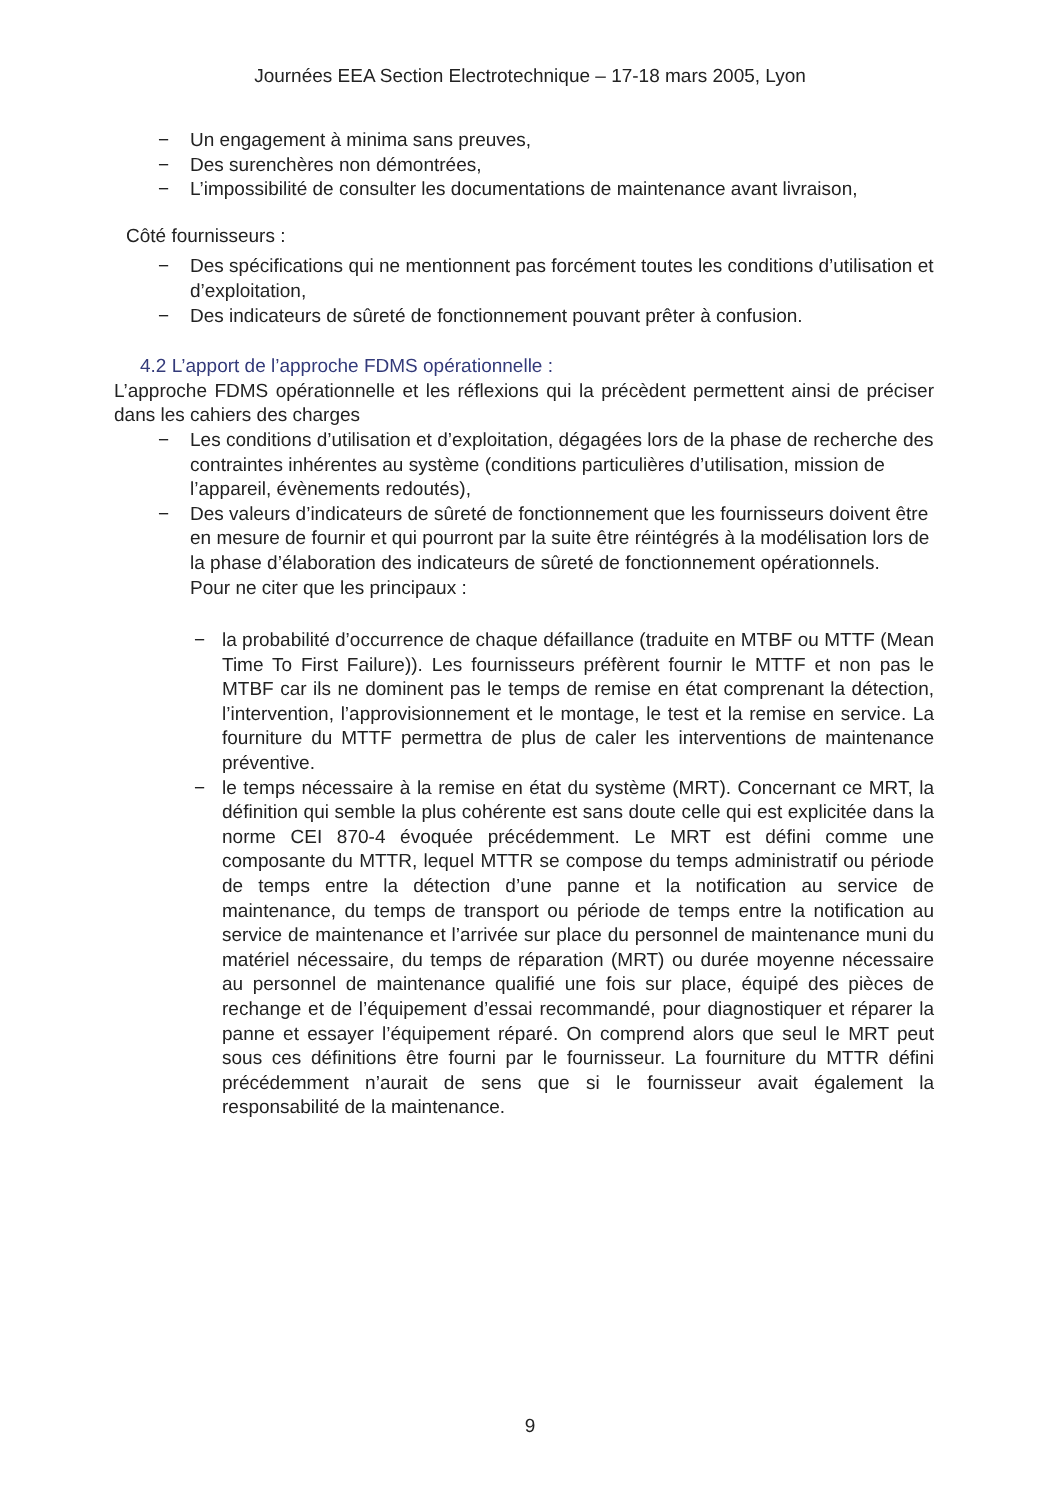Journées EEA Section Electrotechnique – 17-18 mars 2005, Lyon
− Un engagement à minima sans preuves,
− Des surenchères non démontrées,
− L’impossibilité de consulter les documentations de maintenance avant livraison,
Côté fournisseurs :
− Des spécifications qui ne mentionnent pas forcément toutes les conditions d’utilisation et d’exploitation,
− Des indicateurs de sûreté de fonctionnement pouvant prêter à confusion.
4.2 L’apport de l’approche FDMS opérationnelle :
L’approche FDMS opérationnelle et les réflexions qui la précèdent permettent ainsi de préciser dans les cahiers des charges
− Les conditions d’utilisation et d’exploitation, dégagées lors de la phase de recherche des contraintes inhérentes au système (conditions particulières d’utilisation, mission de l’appareil, évènements redoutés),
− Des valeurs d’indicateurs de sûreté de fonctionnement que les fournisseurs doivent être en mesure de fournir et qui pourront par la suite être réintégrés à la modélisation lors de la phase d’élaboration des indicateurs de sûreté de fonctionnement opérationnels.
Pour ne citer que les principaux :
− la probabilité d’occurrence de chaque défaillance (traduite en MTBF ou MTTF (Mean Time To First Failure)). Les fournisseurs préfèrent fournir le MTTF et non pas le MTBF car ils ne dominent pas le temps de remise en état comprenant la détection, l’intervention, l’approvisionnement et le montage, le test et la remise en service. La fourniture du MTTF permettra de plus de caler les interventions de maintenance préventive.
− le temps nécessaire à la remise en état du système (MRT). Concernant ce MRT, la définition qui semble la plus cohérente est sans doute celle qui est explicitée dans la norme CEI 870-4 évoquée précédemment. Le MRT est défini comme une composante du MTTR, lequel MTTR se compose du temps administratif ou période de temps entre la détection d’une panne et la notification au service de maintenance, du temps de transport ou période de temps entre la notification au service de maintenance et l’arrivée sur place du personnel de maintenance muni du matériel nécessaire, du temps de réparation (MRT) ou durée moyenne nécessaire au personnel de maintenance qualifié une fois sur place, équipé des pièces de rechange et de l’équipement d’essai recommandé, pour diagnostiquer et réparer la panne et essayer l’équipement réparé. On comprend alors que seul le MRT peut sous ces définitions être fourni par le fournisseur. La fourniture du MTTR défini précédemment n’aurait de sens que si le fournisseur avait également la responsabilité de la maintenance.
9